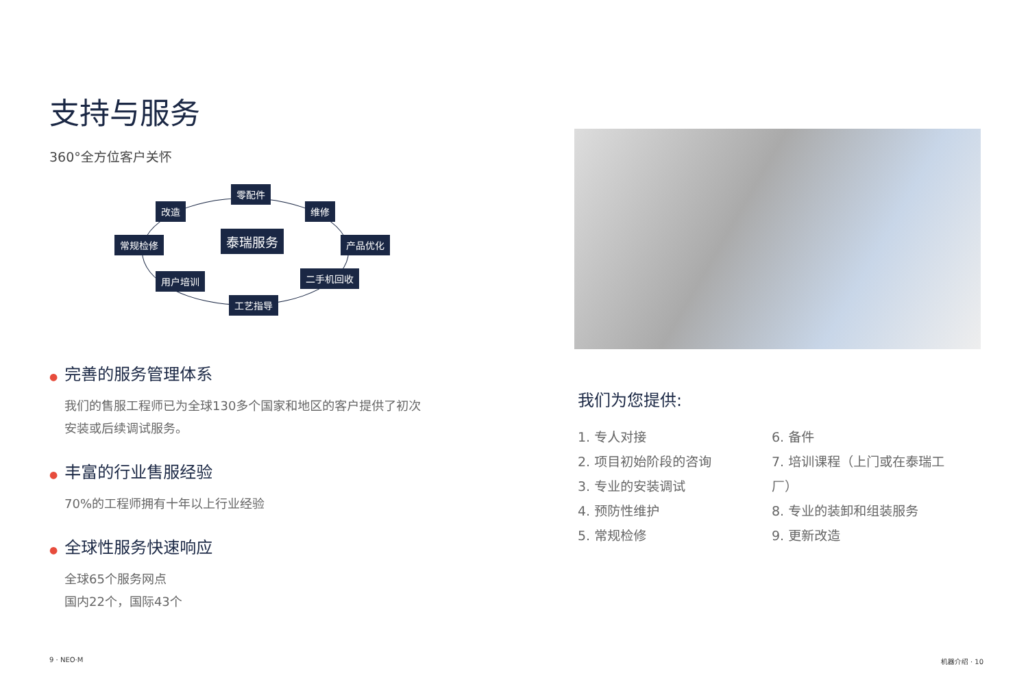支持与服务
360°全方位客户关怀
零配件
改造 维修
常规检修 泰瑞服务 产品优化
用户培训 二手机回收
工艺指导
● 完善的服务管理体系
我们的售服工程师已为全球130多个国家和地区的客户提供了初次安装或后续调试服务。
● 丰富的行业售服经验
70%的工程师拥有十年以上行业经验
● 全球性服务快速响应
全球65个服务网点
国内22个，国际43个
我们为您提供:
1. 专人对接
2. 项目初始阶段的咨询
3. 专业的安装调试
4. 预防性维护
5. 常规检修
6. 备件
7. 培训课程（上门或在泰瑞工厂）
8. 专业的装卸和组装服务
9. 更新改造
9 · NEO·M 机器介绍 · 10